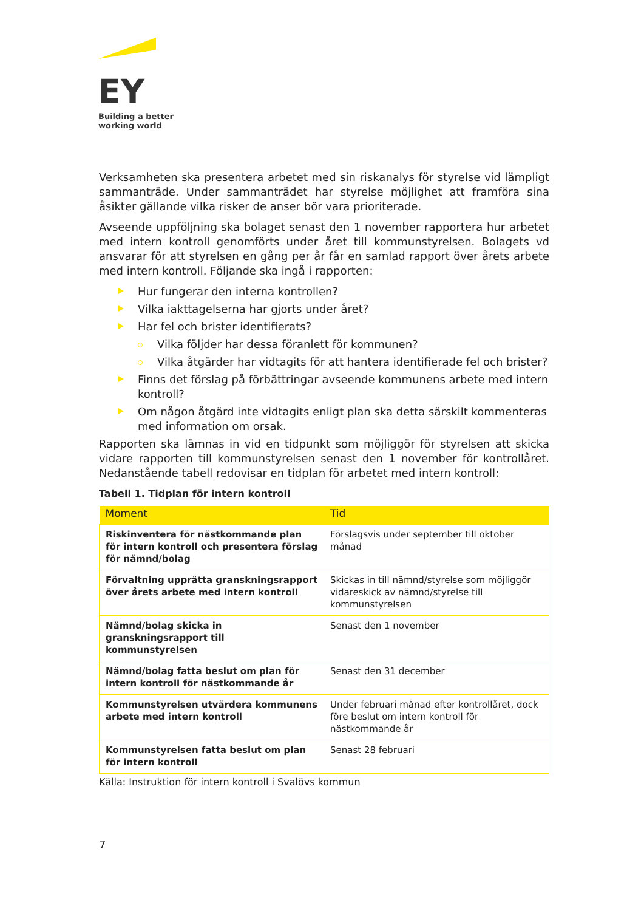EY
Building a better
working world
Verksamheten ska presentera arbetet med sin riskanalys för styrelse vid lämpligt sammanträde. Under sammanträdet har styrelse möjlighet att framföra sina åsikter gällande vilka risker de anser bör vara prioriterade.
Avseende uppföljning ska bolaget senast den 1 november rapportera hur arbetet med intern kontroll genomförts under året till kommunstyrelsen. Bolagets vd ansvarar för att styrelsen en gång per år får en samlad rapport över årets arbete med intern kontroll. Följande ska ingå i rapporten:
Hur fungerar den interna kontrollen?
Vilka iakttagelserna har gjorts under året?
Har fel och brister identifierats?
Vilka följder har dessa föranlett för kommunen?
Vilka åtgärder har vidtagits för att hantera identifierade fel och brister?
Finns det förslag på förbättringar avseende kommunens arbete med intern kontroll?
Om någon åtgärd inte vidtagits enligt plan ska detta särskilt kommenteras med information om orsak.
Rapporten ska lämnas in vid en tidpunkt som möjliggör för styrelsen att skicka vidare rapporten till kommunstyrelsen senast den 1 november för kontrollåret. Nedanstående tabell redovisar en tidplan för arbetet med intern kontroll:
Tabell 1. Tidplan för intern kontroll
| Moment | Tid |
| --- | --- |
| Riskinventera för nästkommande plan för intern kontroll och presentera förslag för nämnd/bolag | Förslagsvis under september till oktober månad |
| Förvaltning upprätta granskningsrapport över årets arbete med intern kontroll | Skickas in till nämnd/styrelse som möjliggör vidareskick av nämnd/styrelse till kommunstyrelsen |
| Nämnd/bolag skicka in granskningsrapport till kommunstyrelsen | Senast den 1 november |
| Nämnd/bolag fatta beslut om plan för intern kontroll för nästkommande år | Senast den 31 december |
| Kommunstyrelsen utvärdera kommunens arbete med intern kontroll | Under februari månad efter kontrollåret, dock före beslut om intern kontroll för nästkommande år |
| Kommunstyrelsen fatta beslut om plan för intern kontroll | Senast 28 februari |
Källa: Instruktion för intern kontroll i Svalövs kommun
7